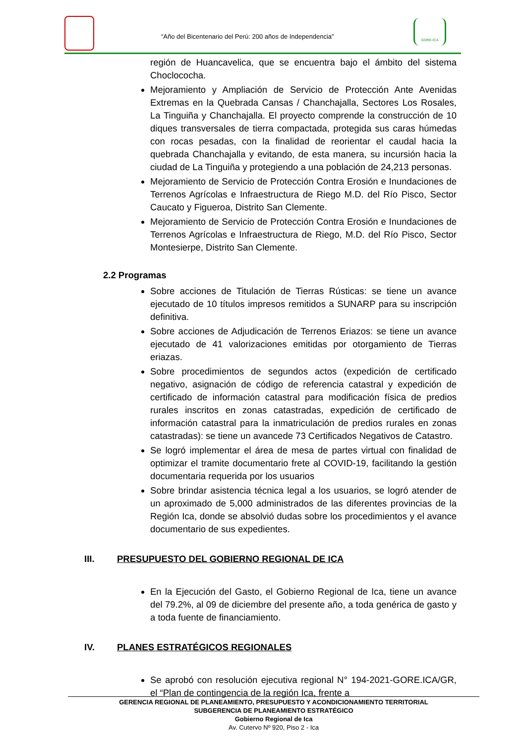“Año del Bicentenario del Perú: 200 años de Independencia”
GORE-ICA
región de Huancavelica, que se encuentra bajo el ámbito del sistema Choclococha.
Mejoramiento y Ampliación de Servicio de Protección Ante Avenidas Extremas en la Quebrada Cansas / Chanchajalla, Sectores Los Rosales, La Tinguiña y Chanchajalla. El proyecto comprende la construcción de 10 diques transversales de tierra compactada, protegida sus caras húmedas con rocas pesadas, con la finalidad de reorientar el caudal hacia la quebrada Chanchajalla y evitando, de esta manera, su incursión hacia la ciudad de La Tinguiña y protegiendo a una población de 24,213 personas.
Mejoramiento de Servicio de Protección Contra Erosión e Inundaciones de Terrenos Agrícolas e Infraestructura de Riego M.D. del Río Pisco, Sector Caucato y Figueroa, Distrito San Clemente.
Mejoramiento de Servicio de Protección Contra Erosión e Inundaciones de Terrenos Agrícolas e Infraestructura de Riego, M.D. del Río Pisco, Sector Montesierpe, Distrito San Clemente.
2.2 Programas
Sobre acciones de Titulación de Tierras Rústicas: se tiene un avance ejecutado de 10 títulos impresos remitidos a SUNARP para su inscripción definitiva.
Sobre acciones de Adjudicación de Terrenos Eriazos: se tiene un avance ejecutado de 41 valorizaciones emitidas por otorgamiento de Tierras eriazas.
Sobre procedimientos de segundos actos (expedición de certificado negativo, asignación de código de referencia catastral y expedición de certificado de información catastral para modificación física de predios rurales inscritos en zonas catastradas, expedición de certificado de información catastral para la inmatriculación de predios rurales en zonas catastradas): se tiene un avancede 73 Certificados Negativos de Catastro.
Se logró implementar el área de mesa de partes virtual con finalidad de optimizar el tramite documentario frete al COVID-19, facilitando la gestión documentaria requerida por los usuarios
Sobre brindar asistencia técnica legal a los usuarios, se logró atender de un aproximado de 5,000 administrados de las diferentes provincias de la Región Ica, donde se absolvió dudas sobre los procedimientos y el avance documentario de sus expedientes.
III. PRESUPUESTO DEL GOBIERNO REGIONAL DE ICA
En la Ejecución del Gasto, el Gobierno Regional de Ica, tiene un avance del 79.2%, al 09 de diciembre del presente año, a toda genérica de gasto y a toda fuente de financiamiento.
IV. PLANES ESTRATÉGICOS REGIONALES
Se aprobó con resolución ejecutiva regional N° 194-2021-GORE.ICA/GR, el “Plan de contingencia de la región Ica, frente a
GERENCIA REGIONAL DE PLANEAMIENTO, PRESUPUESTO Y ACONDICIONAMIENTO TERRITORIAL
SUBGERENCIA DE PLANEAMIENTO ESTRATÉGICO
Gobierno Regional de Ica
Av. Cutervo Nº 920, Piso 2 - Ica